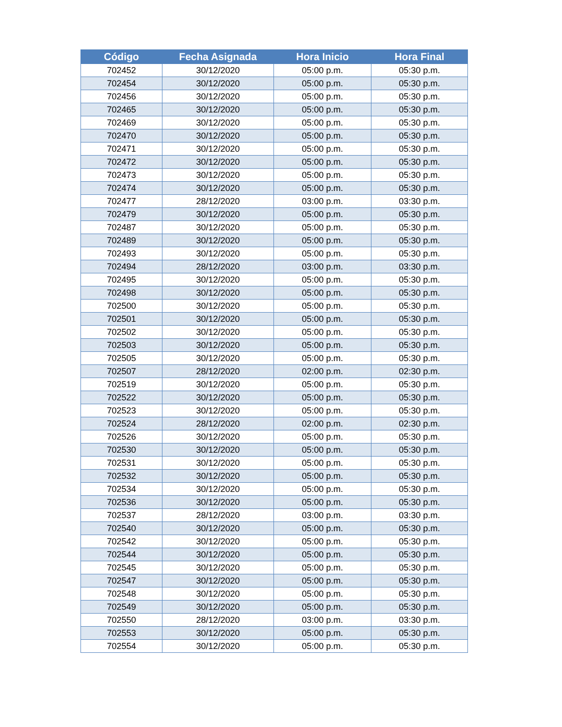| Código | Fecha Asignada | Hora Inicio | Hora Final |
| --- | --- | --- | --- |
| 702452 | 30/12/2020 | 05:00 p.m. | 05:30 p.m. |
| 702454 | 30/12/2020 | 05:00 p.m. | 05:30 p.m. |
| 702456 | 30/12/2020 | 05:00 p.m. | 05:30 p.m. |
| 702465 | 30/12/2020 | 05:00 p.m. | 05:30 p.m. |
| 702469 | 30/12/2020 | 05:00 p.m. | 05:30 p.m. |
| 702470 | 30/12/2020 | 05:00 p.m. | 05:30 p.m. |
| 702471 | 30/12/2020 | 05:00 p.m. | 05:30 p.m. |
| 702472 | 30/12/2020 | 05:00 p.m. | 05:30 p.m. |
| 702473 | 30/12/2020 | 05:00 p.m. | 05:30 p.m. |
| 702474 | 30/12/2020 | 05:00 p.m. | 05:30 p.m. |
| 702477 | 28/12/2020 | 03:00 p.m. | 03:30 p.m. |
| 702479 | 30/12/2020 | 05:00 p.m. | 05:30 p.m. |
| 702487 | 30/12/2020 | 05:00 p.m. | 05:30 p.m. |
| 702489 | 30/12/2020 | 05:00 p.m. | 05:30 p.m. |
| 702493 | 30/12/2020 | 05:00 p.m. | 05:30 p.m. |
| 702494 | 28/12/2020 | 03:00 p.m. | 03:30 p.m. |
| 702495 | 30/12/2020 | 05:00 p.m. | 05:30 p.m. |
| 702498 | 30/12/2020 | 05:00 p.m. | 05:30 p.m. |
| 702500 | 30/12/2020 | 05:00 p.m. | 05:30 p.m. |
| 702501 | 30/12/2020 | 05:00 p.m. | 05:30 p.m. |
| 702502 | 30/12/2020 | 05:00 p.m. | 05:30 p.m. |
| 702503 | 30/12/2020 | 05:00 p.m. | 05:30 p.m. |
| 702505 | 30/12/2020 | 05:00 p.m. | 05:30 p.m. |
| 702507 | 28/12/2020 | 02:00 p.m. | 02:30 p.m. |
| 702519 | 30/12/2020 | 05:00 p.m. | 05:30 p.m. |
| 702522 | 30/12/2020 | 05:00 p.m. | 05:30 p.m. |
| 702523 | 30/12/2020 | 05:00 p.m. | 05:30 p.m. |
| 702524 | 28/12/2020 | 02:00 p.m. | 02:30 p.m. |
| 702526 | 30/12/2020 | 05:00 p.m. | 05:30 p.m. |
| 702530 | 30/12/2020 | 05:00 p.m. | 05:30 p.m. |
| 702531 | 30/12/2020 | 05:00 p.m. | 05:30 p.m. |
| 702532 | 30/12/2020 | 05:00 p.m. | 05:30 p.m. |
| 702534 | 30/12/2020 | 05:00 p.m. | 05:30 p.m. |
| 702536 | 30/12/2020 | 05:00 p.m. | 05:30 p.m. |
| 702537 | 28/12/2020 | 03:00 p.m. | 03:30 p.m. |
| 702540 | 30/12/2020 | 05:00 p.m. | 05:30 p.m. |
| 702542 | 30/12/2020 | 05:00 p.m. | 05:30 p.m. |
| 702544 | 30/12/2020 | 05:00 p.m. | 05:30 p.m. |
| 702545 | 30/12/2020 | 05:00 p.m. | 05:30 p.m. |
| 702547 | 30/12/2020 | 05:00 p.m. | 05:30 p.m. |
| 702548 | 30/12/2020 | 05:00 p.m. | 05:30 p.m. |
| 702549 | 30/12/2020 | 05:00 p.m. | 05:30 p.m. |
| 702550 | 28/12/2020 | 03:00 p.m. | 03:30 p.m. |
| 702553 | 30/12/2020 | 05:00 p.m. | 05:30 p.m. |
| 702554 | 30/12/2020 | 05:00 p.m. | 05:30 p.m. |